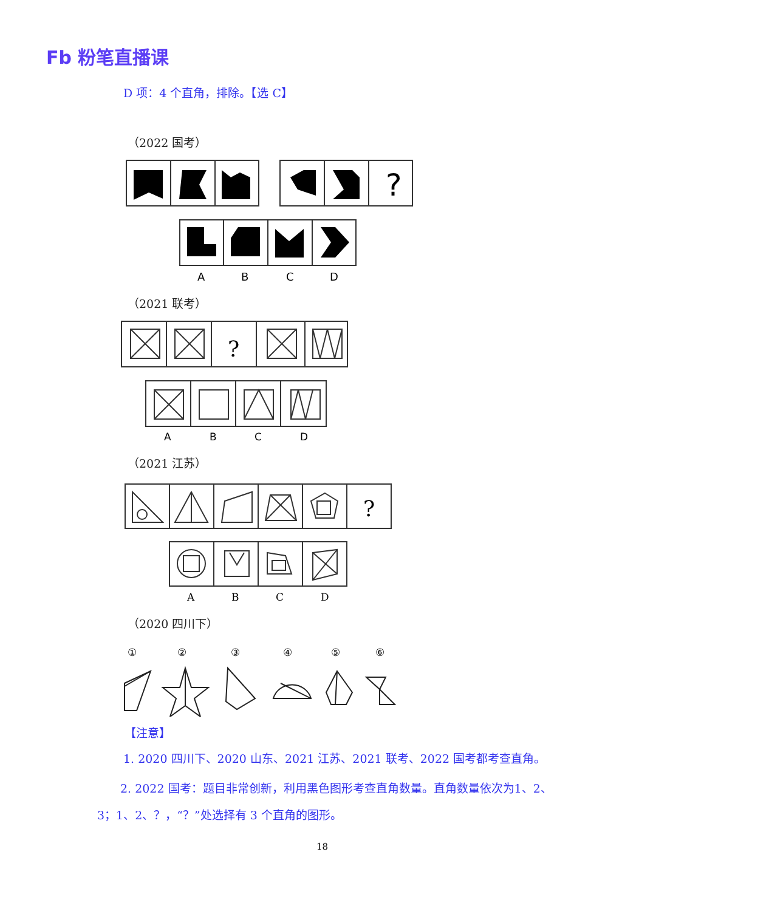Fb 粉笔直播课
D 项：4 个直角，排除。【选 C】
（2022 国考）
?
A
B
C
D
（2021 联考）
?
A
B
C
D
（2021 江苏）
?
A
B
C
D
（2020 四川下）
①
②
③
④
⑤
⑥
【注意】
1. 2020 四川下、2020 山东、2021 江苏、2021 联考、2022 国考都考查直角。
  2. 2022 国考：题目非常创新，利用黑色图形考查直角数量。直角数量依次为1、2、3；1、2、？，“？”处选择有 3 个直角的图形。
18